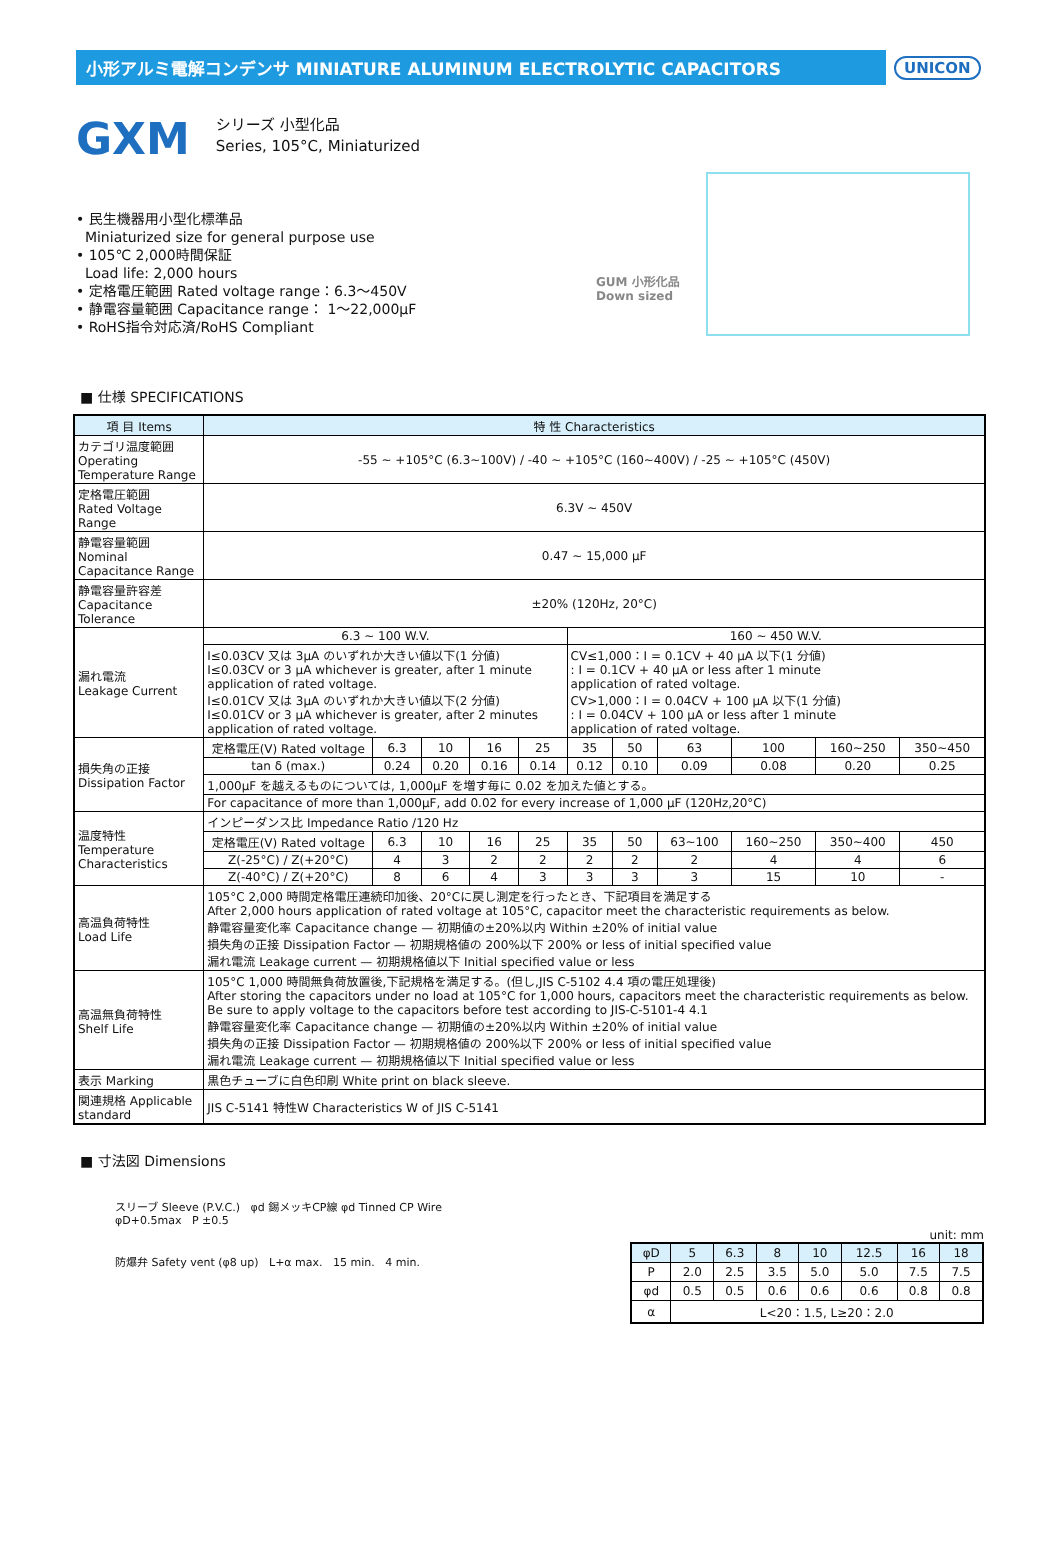小形アルミ電解コンデンサ MINIATURE ALUMINUM ELECTROLYTIC CAPACITORS
UNICON
GXM
シリーズ 小型化品
Series, 105°C, Miniaturized
• 民生機器用小型化標準品
Miniaturized size for general purpose use
• 105℃ 2,000時間保証
Load life: 2,000 hours
• 定格電圧範囲 Rated voltage range：6.3～450V
• 静電容量範囲 Capacitance range： 1～22,000μF
• RoHS指令対応済/RoHS Compliant
GUM 小形化品 Down sized
■ 仕様 SPECIFICATIONS
| 項 目 Items | 特 性 Characteristics | | | | | | | | | | |
| カテゴリ温度範囲 Operating Temperature Range | -55 ~ +105°C (6.3~100V) / -40 ~ +105°C (160~400V) / -25 ~ +105°C (450V) | | | | | | | | | | |
| 定格電圧範囲 Rated Voltage Range | 6.3V ~ 450V | | | | | | | | | | |
| 静電容量範囲 Nominal Capacitance Range | 0.47 ~ 15,000 μF | | | | | | | | | | |
| 静電容量許容差 Capacitance Tolerance | ±20% (120Hz, 20°C) | | | | | | | | | | |
| 漏れ電流 Leakage Current | 6.3 ~ 100 W.V. | | | | | 160 ~ 450 W.V. | | | | | |
| | I≤0.03CV 又は 3μA のいずれか大きい値以下(1 分値) I≤0.03CV or 3 μA whichever is greater, after 1 minute application of rated voltage. I≤0.01CV 又は 3μA のいずれか大きい値以下(2 分値) I≤0.01CV or 3 μA whichever is greater, after 2 minutes application of rated voltage. | | | | | CV≤1,000：I = 0.1CV + 40 μA 以下(1 分値) : I = 0.1CV + 40 μA or less after 1 minute application of rated voltage. CV>1,000：I = 0.04CV + 100 μA 以下(1 分値) : I = 0.04CV + 100 μA or less after 1 minute application of rated voltage. | | | | | |
| 損失角の正接 Dissipation Factor | 定格電圧(V) Rated voltage | 6.3 | 10 | 16 | 25 | 35 | 50 | 63 | 100 | 160~250 | 350~450 |
| | tan δ (max.) | 0.24 | 0.20 | 0.16 | 0.14 | 0.12 | 0.10 | 0.09 | 0.08 | 0.20 | 0.25 |
| | 1,000μF を越えるものについては, 1,000μF を増す毎に 0.02 を加えた値とする。 | | | | | | | | | | |
| | For capacitance of more than 1,000μF, add 0.02 for every increase of 1,000 μF (120Hz,20°C) | | | | | | | | | | |
| 温度特性 Temperature Characteristics | インピーダンス比 Impedance Ratio /120 Hz | | | | | | | | | | |
| | 定格電圧(V) Rated voltage | 6.3 | 10 | 16 | 25 | 35 | 50 | 63~100 | 160~250 | 350~400 | 450 |
| | Z(-25°C) / Z(+20°C) | 4 | 3 | 2 | 2 | 2 | 2 | 2 | 4 | 4 | 6 |
| | Z(-40°C) / Z(+20°C) | 8 | 6 | 4 | 3 | 3 | 3 | 3 | 15 | 10 | - |
| 高温負荷特性 Load Life | 105°C 2,000 時間定格電圧連続印加後、20°Cに戻し測定を行ったとき、下記項目を満足する After 2,000 hours application of rated voltage at 105°C, capacitor meet the characteristic requirements as below. 静電容量変化率 Capacitance change — 初期値の±20%以内 Within ±20% of initial value 損失角の正接 Dissipation Factor — 初期規格値の 200%以下 200% or less of initial specified value 漏れ電流 Leakage current — 初期規格値以下 Initial specified value or less | | | | | | | | | | |
| 高温無負荷特性 Shelf Life | 105°C 1,000 時間無負荷放置後,下記規格を満足する。(但し,JIS C-5102 4.4 項の電圧処理後) After storing the capacitors under no load at 105°C for 1,000 hours, capacitors meet the characteristic requirements as below. Be sure to apply voltage to the capacitors before test according to JIS-C-5101-4 4.1 静電容量変化率 Capacitance change — 初期値の±20%以内 Within ±20% of initial value 損失角の正接 Dissipation Factor — 初期規格値の 200%以下 200% or less of initial specified value 漏れ電流 Leakage current — 初期規格値以下 Initial specified value or less | | | | | | | | | | |
| 表示 Marking | 黒色チューブに白色印刷 White print on black sleeve. | | | | | | | | | | |
| 関連規格 Applicable standard | JIS C-5141 特性W Characteristics W of JIS C-5141 | | | | | | | | | | |
■ 寸法図 Dimensions
スリーブ Sleeve (P.V.C.) φd 錫メッキCP線 φd Tinned CP Wire
φD+0.5max P ±0.5
防爆弁 Safety vent (φ8 up) L+α max. 15 min. 4 min.
unit: mm
| φD | 5 | 6.3 | 8 | 10 | 12.5 | 16 | 18 |
| --- | --- | --- | --- | --- | --- | --- | --- |
| P | 2.0 | 2.5 | 3.5 | 5.0 | 5.0 | 7.5 | 7.5 |
| φd | 0.5 | 0.5 | 0.6 | 0.6 | 0.6 | 0.8 | 0.8 |
| α | L<20：1.5, L≥20：2.0 | | | | | | |